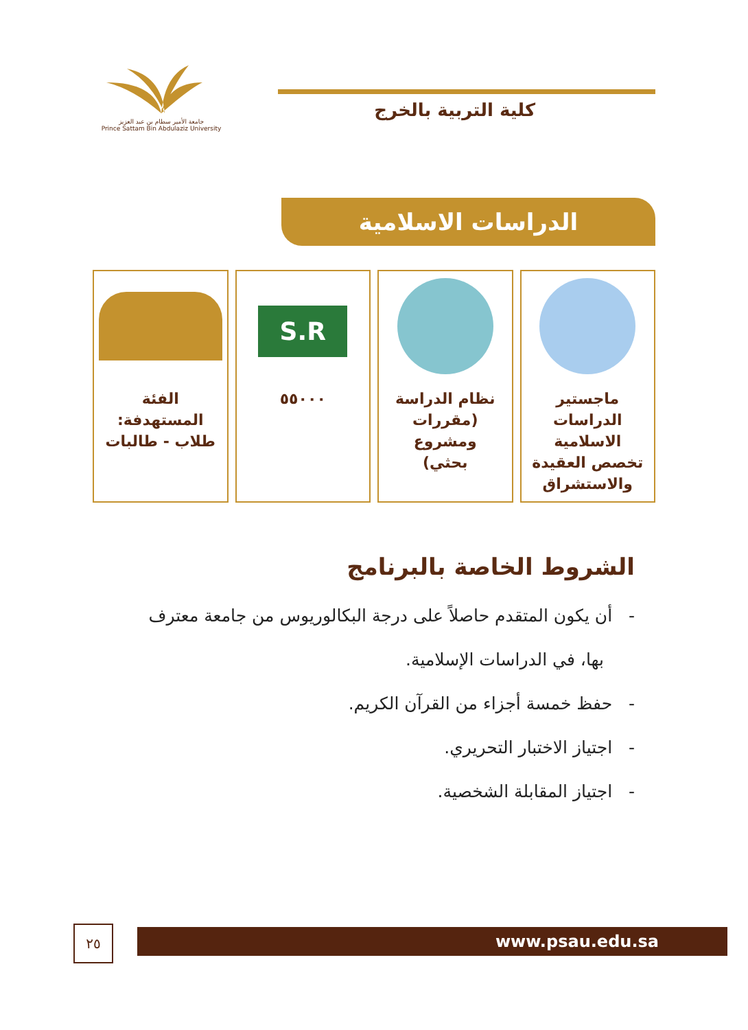جامعة الأمير سطام بن عبد العزيز
Prince Sattam Bin Abdulaziz University
كلية التربية بالخرج
الدراسات الاسلامية
ماجستير
الدراسات
الاسلامية
تخصص العقيدة
والاستشراق
نظام الدراسة
(مقررات ومشروع
بحثي)
S.R
٥٥٠٠٠
الفئة
المستهدفة:
طلاب - طالبات
الشروط الخاصة بالبرنامج
- أن يكون المتقدم حاصلاً على درجة البكالوريوس من جامعة معترف
بها، في الدراسات الإسلامية.
- حفظ خمسة أجزاء من القرآن الكريم.
- اجتياز الاختبار التحريري.
- اجتياز المقابلة الشخصية.
www.psau.edu.sa ٢٥